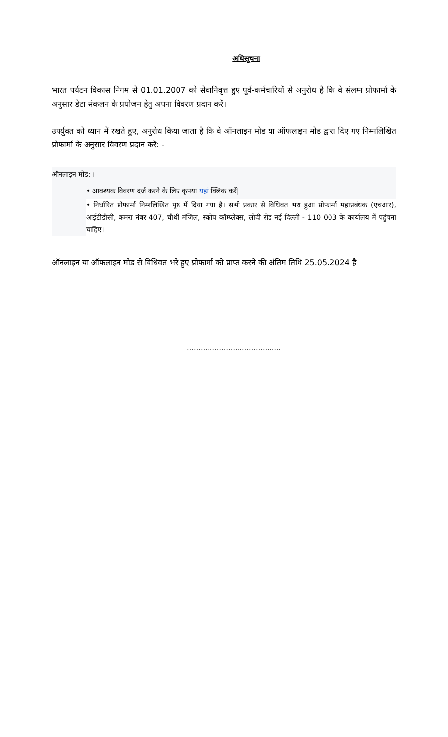अधिसूचना
भारत पर्यटन विकास निगम से 01.01.2007 को सेवानिवृत्त हुए पूर्व-कर्मचारियों से अनुरोध है कि वे संलग्न प्रोफार्मा के अनुसार डेटा संकलन के प्रयोजन हेतु अपना विवरण प्रदान करें।
उपर्युक्त को ध्यान में रखते हुए, अनुरोध किया जाता है कि वे ऑनलाइन मोड या ऑफलाइन मोड द्वारा दिए गए निम्नलिखित प्रोफार्मा के अनुसार विवरण प्रदान करें: -
ऑनलाइन मोड: ।
• आवश्यक विवरण दर्ज करने के लिए कृपया यहां क्लिक करें|
• निर्धारित प्रोफार्मा निम्नलिखित पृष्ठ में दिया गया है। सभी प्रकार से विधिवत भरा हुआ प्रोफार्मा महाप्रबंधक (एचआर), आईटीडीसी, कमरा नंबर 407, चौथी मंजिल, स्कोप कॉम्प्लेक्स, लोदी रोड नई दिल्ली - 110 003 के कार्यालय में पहुंचना चाहिए।
ऑनलाइन या ऑफलाइन मोड से विधिवत भरे हुए प्रोफार्मा को प्राप्त करने की अंतिम तिथि 25.05.2024 है।
…………………………………..